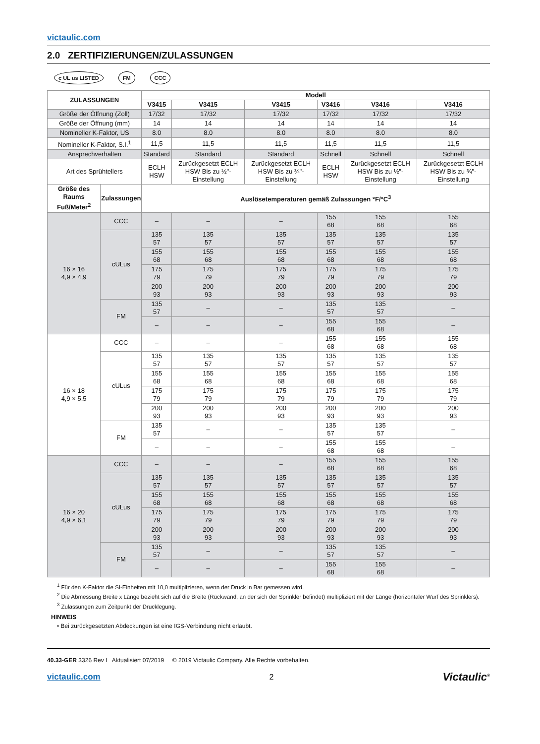victaulic.com
2.0 ZERTIFIZIERUNGEN/ZULASSUNGEN
c UL us LISTED FM CCC
| ZULASSUNGEN | | Modell | | | | | |
| --- | --- | --- | --- | --- | --- | --- | --- |
| | | V3415 | V3415 | V3415 | V3416 | V3416 | V3416 |
| Größe der Öffnung (Zoll) | | 17/32 | 17/32 | 17/32 | 17/32 | 17/32 | 17/32 |
| Größe der Öffnung (mm) | | 14 | 14 | 14 | 14 | 14 | 14 |
| Nomineller K-Faktor, US | | 8.0 | 8.0 | 8.0 | 8.0 | 8.0 | 8.0 |
| Nomineller K-Faktor, S.I.<sup>1</sup> | | 11,5 | 11,5 | 11,5 | 11,5 | 11,5 | 11,5 |
| Ansprechverhalten | | Standard | Standard | Standard | Schnell | Schnell | Schnell |
| Art des Sprühtellers | | ECLH HSW | Zurückgesetzt ECLH HSW Bis zu ½"-Einstellung | Zurückgesetzt ECLH HSW Bis zu ¾"-Einstellung | ECLH HSW | Zurückgesetzt ECLH HSW Bis zu ½"-Einstellung | Zurückgesetzt ECLH HSW Bis zu ¾"-Einstellung |
| Größe des Raums Fuß/Meter<sup>2</sup> | Zulassungen | Auslösetemperaturen gemäß Zulassungen °F/°C<sup>3</sup> | | | | | |
| 16 × 16 4,9 × 4,9 | CCC | – | – | – | 155 68 | 155 68 | 155 68 |
| | cULus | 135 57 | 135 57 | 135 57 | 135 57 | 135 57 | 135 57 |
| | | 155 68 | 155 68 | 155 68 | 155 68 | 155 68 | 155 68 |
| | | 175 79 | 175 79 | 175 79 | 175 79 | 175 79 | 175 79 |
| | | 200 93 | 200 93 | 200 93 | 200 93 | 200 93 | 200 93 |
| | FM | 135 57 | – | – | 135 57 | 135 57 | – |
| | | – | – | – | 155 68 | 155 68 | – |
| 16 × 18 4,9 × 5,5 | CCC | – | – | – | 155 68 | 155 68 | 155 68 |
| | cULus | 135 57 | 135 57 | 135 57 | 135 57 | 135 57 | 135 57 |
| | | 155 68 | 155 68 | 155 68 | 155 68 | 155 68 | 155 68 |
| | | 175 79 | 175 79 | 175 79 | 175 79 | 175 79 | 175 79 |
| | | 200 93 | 200 93 | 200 93 | 200 93 | 200 93 | 200 93 |
| | FM | 135 57 | – | – | 135 57 | 135 57 | – |
| | | – | – | – | 155 68 | 155 68 | – |
| 16 × 20 4,9 × 6,1 | CCC | – | – | – | 155 68 | 155 68 | 155 68 |
| | cULus | 135 57 | 135 57 | 135 57 | 135 57 | 135 57 | 135 57 |
| | | 155 68 | 155 68 | 155 68 | 155 68 | 155 68 | 155 68 |
| | | 175 79 | 175 79 | 175 79 | 175 79 | 175 79 | 175 79 |
| | | 200 93 | 200 93 | 200 93 | 200 93 | 200 93 | 200 93 |
| | FM | 135 57 | – | – | 135 57 | 135 57 | – |
| | | – | – | – | 155 68 | 155 68 | – |
<sup>1</sup> Für den K-Faktor die SI-Einheiten mit 10,0 multiplizieren, wenn der Druck in Bar gemessen wird.
<sup>2</sup> Die Abmessung Breite x Länge bezieht sich auf die Breite (Rückwand, an der sich der Sprinkler befindet) multipliziert mit der Länge (horizontaler Wurf des Sprinklers).
<sup>3</sup> Zulassungen zum Zeitpunkt der Drucklegung.
HINWEIS
• Bei zurückgesetzten Abdeckungen ist eine IGS-Verbindung nicht erlaubt.
40.33-GER 3326 Rev I Aktualisiert 07/2019 © 2019 Victaulic Company. Alle Rechte vorbehalten.
victaulic.com 2 Victaulic<sup>®</sup>